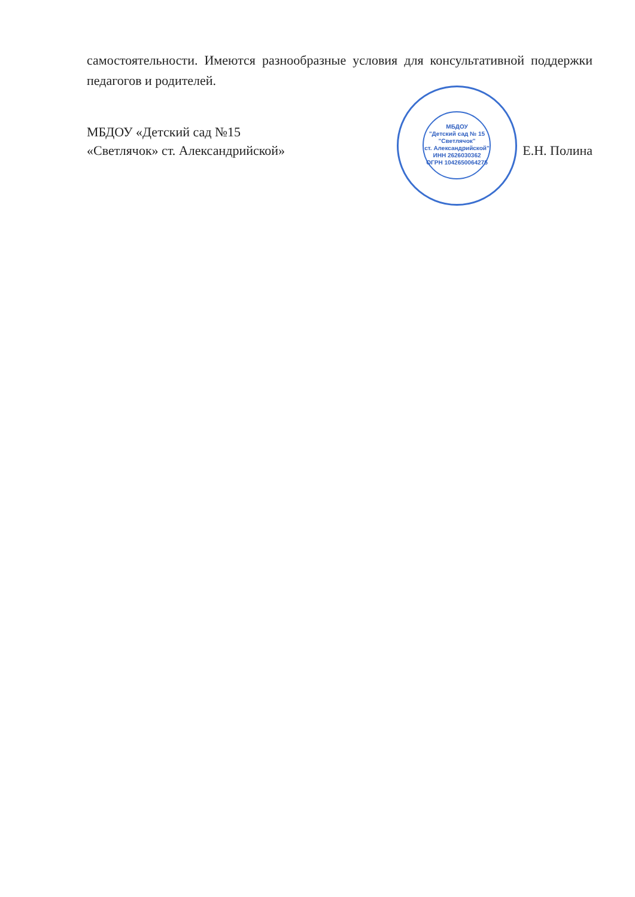самостоятельности. Имеются разнообразные условия для консультативной поддержки педагогов и родителей.
МБДОУ
"Детский сад № 15
"Светлячок"
ст. Александрийской"
ИНН 2626030362
ОГРН 1042650064275
МБДОУ «Детский сад №15
«Светлячок» ст. Александрийской»
Е.Н. Полина